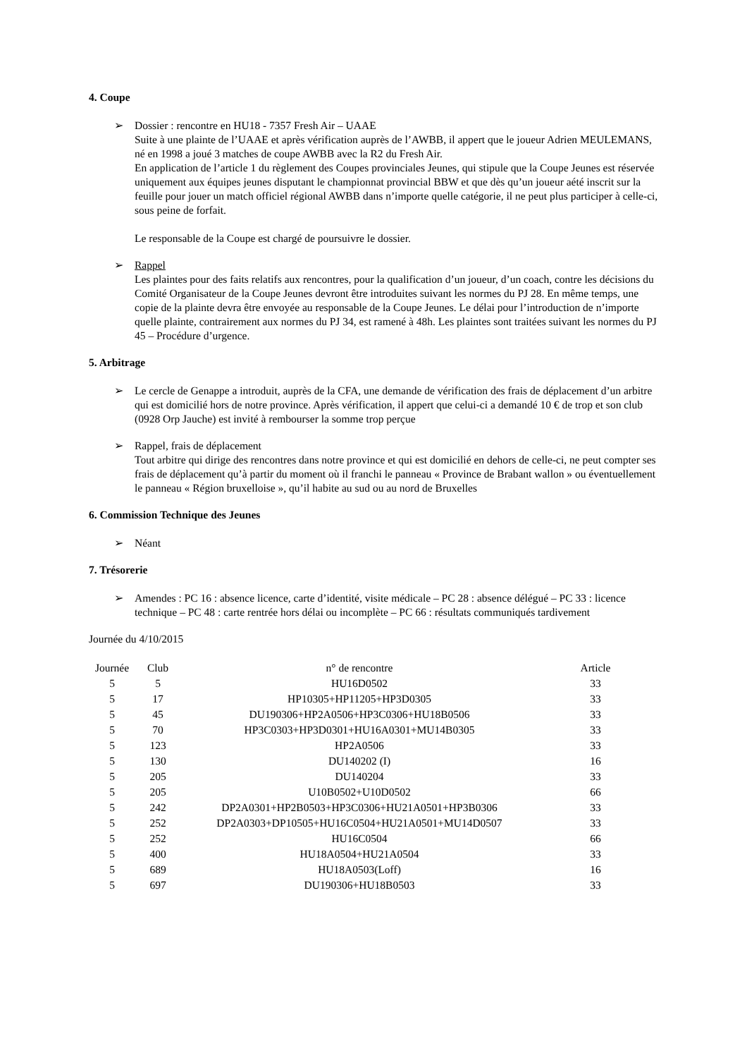4. Coupe
➢ Dossier : rencontre en HU18 - 7357 Fresh Air – UAAE
Suite à une plainte de l’UAAE et après vérification auprès de l’AWBB, il appert que le joueur Adrien MEULEMANS, né en 1998 a joué 3 matches de coupe AWBB avec la R2 du Fresh Air.
En application de l’article 1 du règlement des Coupes provinciales Jeunes, qui stipule que la Coupe Jeunes est réservée uniquement aux équipes jeunes disputant le championnat provincial BBW et que dès qu’un joueur aété inscrit sur la feuille pour jouer un match officiel régional AWBB dans n’importe quelle catégorie, il ne peut plus participer à celle-ci, sous peine de forfait.
Le responsable de la Coupe est chargé de poursuivre le dossier.
➢ Rappel
Les plaintes pour des faits relatifs aux rencontres, pour la qualification d’un joueur, d’un coach, contre les décisions du Comité Organisateur de la Coupe Jeunes devront être introduites suivant les normes du PJ 28. En même temps, une copie de la plainte devra être envoyée au responsable de la Coupe Jeunes. Le délai pour l’introduction de n’importe quelle plainte, contrairement aux normes du PJ 34, est ramené à 48h. Les plaintes sont traitées suivant les normes du PJ 45 – Procédure d’urgence.
5. Arbitrage
➢ Le cercle de Genappe a introduit, auprès de la CFA, une demande de vérification des frais de déplacement d’un arbitre qui est domicilié hors de notre province. Après vérification, il appert que celui-ci a demandé 10 € de trop et son club (0928 Orp Jauche) est invité à rembourser la somme trop perçue
➢ Rappel, frais de déplacement
Tout arbitre qui dirige des rencontres dans notre province et qui est domicilié en dehors de celle-ci, ne peut compter ses frais de déplacement qu’à partir du moment où il franchi le panneau « Province de Brabant wallon » ou éventuellement le panneau « Région bruxelloise », qu’il habite au sud ou au nord de Bruxelles
6. Commission Technique des Jeunes
➢ Néant
7. Trésorerie
➢ Amendes : PC 16 : absence licence, carte d’identité, visite médicale – PC 28 : absence délégué – PC 33 : licence technique – PC 48 : carte rentrée hors délai ou incomplète – PC 66 : résultats communiqués tardivement
Journée du 4/10/2015
| Journée | Club | n° de rencontre | Article |
| --- | --- | --- | --- |
| 5 | 5 | HU16D0502 | 33 |
| 5 | 17 | HP10305+HP11205+HP3D0305 | 33 |
| 5 | 45 | DU190306+HP2A0506+HP3C0306+HU18B0506 | 33 |
| 5 | 70 | HP3C0303+HP3D0301+HU16A0301+MU14B0305 | 33 |
| 5 | 123 | HP2A0506 | 33 |
| 5 | 130 | DU140202 (I) | 16 |
| 5 | 205 | DU140204 | 33 |
| 5 | 205 | U10B0502+U10D0502 | 66 |
| 5 | 242 | DP2A0301+HP2B0503+HP3C0306+HU21A0501+HP3B0306 | 33 |
| 5 | 252 | DP2A0303+DP10505+HU16C0504+HU21A0501+MU14D0507 | 33 |
| 5 | 252 | HU16C0504 | 66 |
| 5 | 400 | HU18A0504+HU21A0504 | 33 |
| 5 | 689 | HU18A0503(Loff) | 16 |
| 5 | 697 | DU190306+HU18B0503 | 33 |